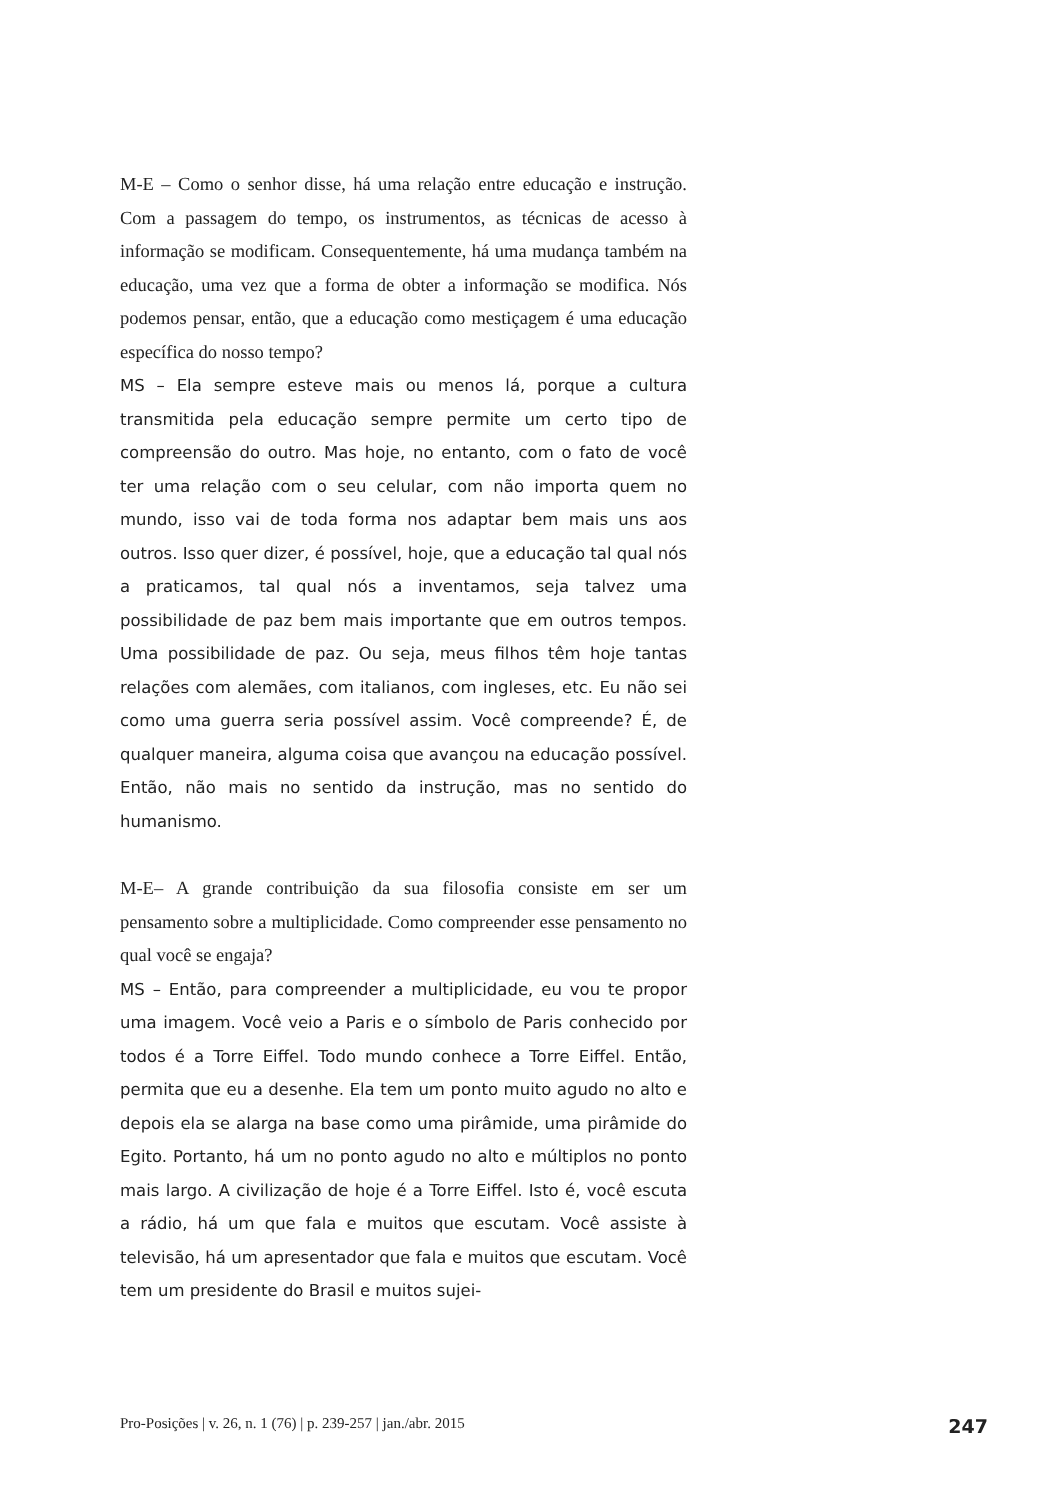M-E – Como o senhor disse, há uma relação entre educação e instrução. Com a passagem do tempo, os instrumentos, as técnicas de acesso à informação se modificam. Consequentemente, há uma mudança também na educação, uma vez que a forma de obter a informação se modifica. Nós podemos pensar, então, que a educação como mestiçagem é uma educação específica do nosso tempo?
MS – Ela sempre esteve mais ou menos lá, porque a cultura transmitida pela educação sempre permite um certo tipo de compreensão do outro. Mas hoje, no entanto, com o fato de você ter uma relação com o seu celular, com não importa quem no mundo, isso vai de toda forma nos adaptar bem mais uns aos outros. Isso quer dizer, é possível, hoje, que a educação tal qual nós a praticamos, tal qual nós a inventamos, seja talvez uma possibilidade de paz bem mais importante que em outros tempos. Uma possibilidade de paz. Ou seja, meus filhos têm hoje tantas relações com alemães, com italianos, com ingleses, etc. Eu não sei como uma guerra seria possível assim. Você compreende? É, de qualquer maneira, alguma coisa que avançou na educação possível. Então, não mais no sentido da instrução, mas no sentido do humanismo.
M-E– A grande contribuição da sua filosofia consiste em ser um pensamento sobre a multiplicidade. Como compreender esse pensamento no qual você se engaja?
MS – Então, para compreender a multiplicidade, eu vou te propor uma imagem. Você veio a Paris e o símbolo de Paris conhecido por todos é a Torre Eiffel. Todo mundo conhece a Torre Eiffel. Então, permita que eu a desenhe. Ela tem um ponto muito agudo no alto e depois ela se alarga na base como uma pirâmide, uma pirâmide do Egito. Portanto, há um no ponto agudo no alto e múltiplos no ponto mais largo. A civilização de hoje é a Torre Eiffel. Isto é, você escuta a rádio, há um que fala e muitos que escutam. Você assiste à televisão, há um apresentador que fala e muitos que escutam. Você tem um presidente do Brasil e muitos sujei-
Pro-Posições | v. 26, n. 1 (76) | p. 239-257 | jan./abr. 2015 247